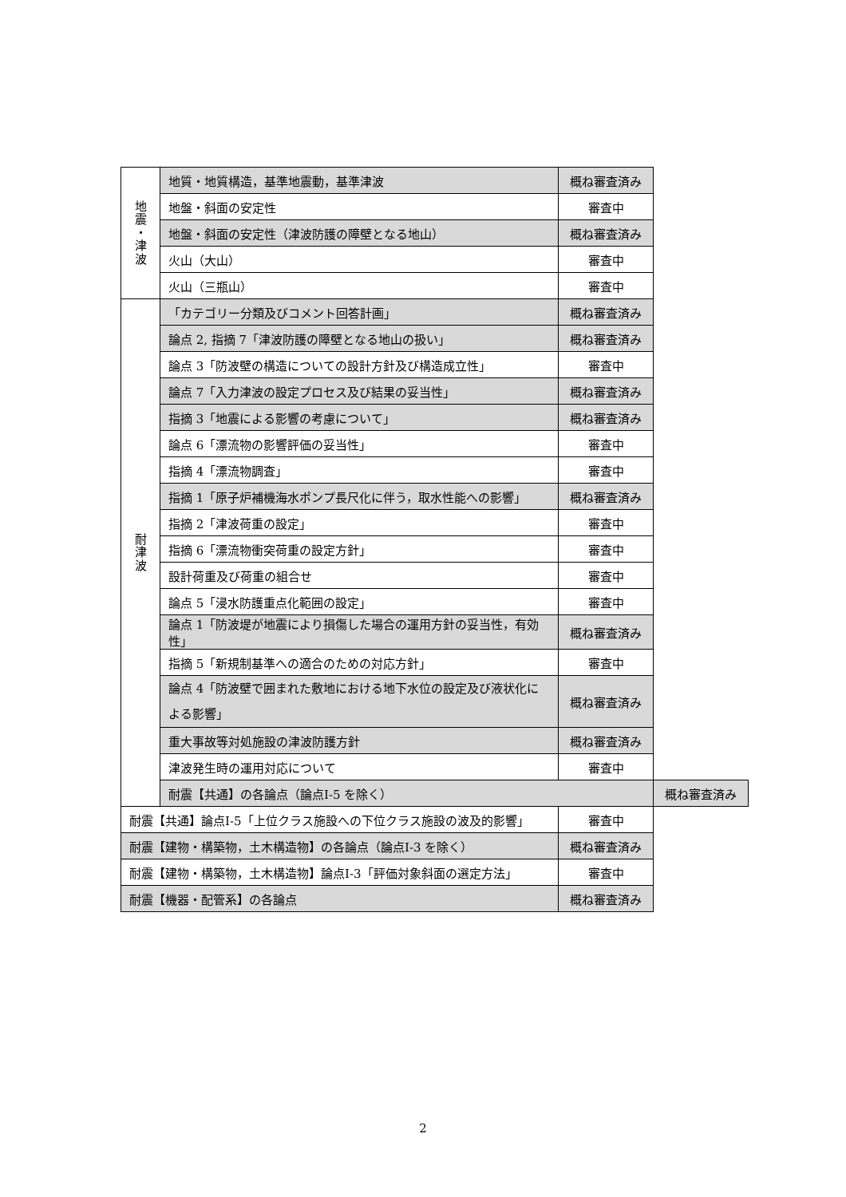| 地 震 ・ 津 波 | 地質・地質構造，基準地震動，基準津波 | 概ね審査済み | |
| | 地盤・斜面の安定性 | 審査中 | |
| | 地盤・斜面の安定性（津波防護の障壁となる地山） | 概ね審査済み | |
| | 火山（大山） | 審査中 | |
| | 火山（三瓶山） | 審査中 | |
| 耐 津 波 | 「カテゴリー分類及びコメント回答計画」 | 概ね審査済み | |
| | 論点 2, 指摘 7「津波防護の障壁となる地山の扱い」 | 概ね審査済み | |
| | 論点 3「防波壁の構造についての設計方針及び構造成立性」 | 審査中 | |
| | 論点 7「入力津波の設定プロセス及び結果の妥当性」 | 概ね審査済み | |
| | 指摘 3「地震による影響の考慮について」 | 概ね審査済み | |
| | 論点 6「漂流物の影響評価の妥当性」 | 審査中 | |
| | 指摘 4「漂流物調査」 | 審査中 | |
| | 指摘 1「原子炉補機海水ポンプ長尺化に伴う，取水性能への影響」 | 概ね審査済み | |
| | 指摘 2「津波荷重の設定」 | 審査中 | |
| | 指摘 6「漂流物衝突荷重の設定方針」 | 審査中 | |
| | 設計荷重及び荷重の組合せ | 審査中 | |
| | 論点 5「浸水防護重点化範囲の設定」 | 審査中 | |
| | 論点 1「防波堤が地震により損傷した場合の運用方針の妥当性，有効性」 | 概ね審査済み | |
| | 指摘 5「新規制基準への適合のための対応方針」 | 審査中 | |
| | 論点 4「防波壁で囲まれた敷地における地下水位の設定及び液状化による影響」 | 概ね審査済み | |
| | 重大事故等対処施設の津波防護方針 | 概ね審査済み | |
| | 津波発生時の運用対応について | 審査中 | |
| | 耐震【共通】の各論点（論点Ⅰ-5 を除く） | | 概ね審査済み |
| 耐震【共通】論点Ⅰ-5「上位クラス施設への下位クラス施設の波及的影響」 | | 審査中 | |
| 耐震【建物・構築物，土木構造物】の各論点（論点Ⅰ-3 を除く） | | 概ね審査済み | |
| 耐震【建物・構築物，土木構造物】論点Ⅰ-3「評価対象斜面の選定方法」 | | 審査中 | |
| 耐震【機器・配管系】の各論点 | | 概ね審査済み | |
2